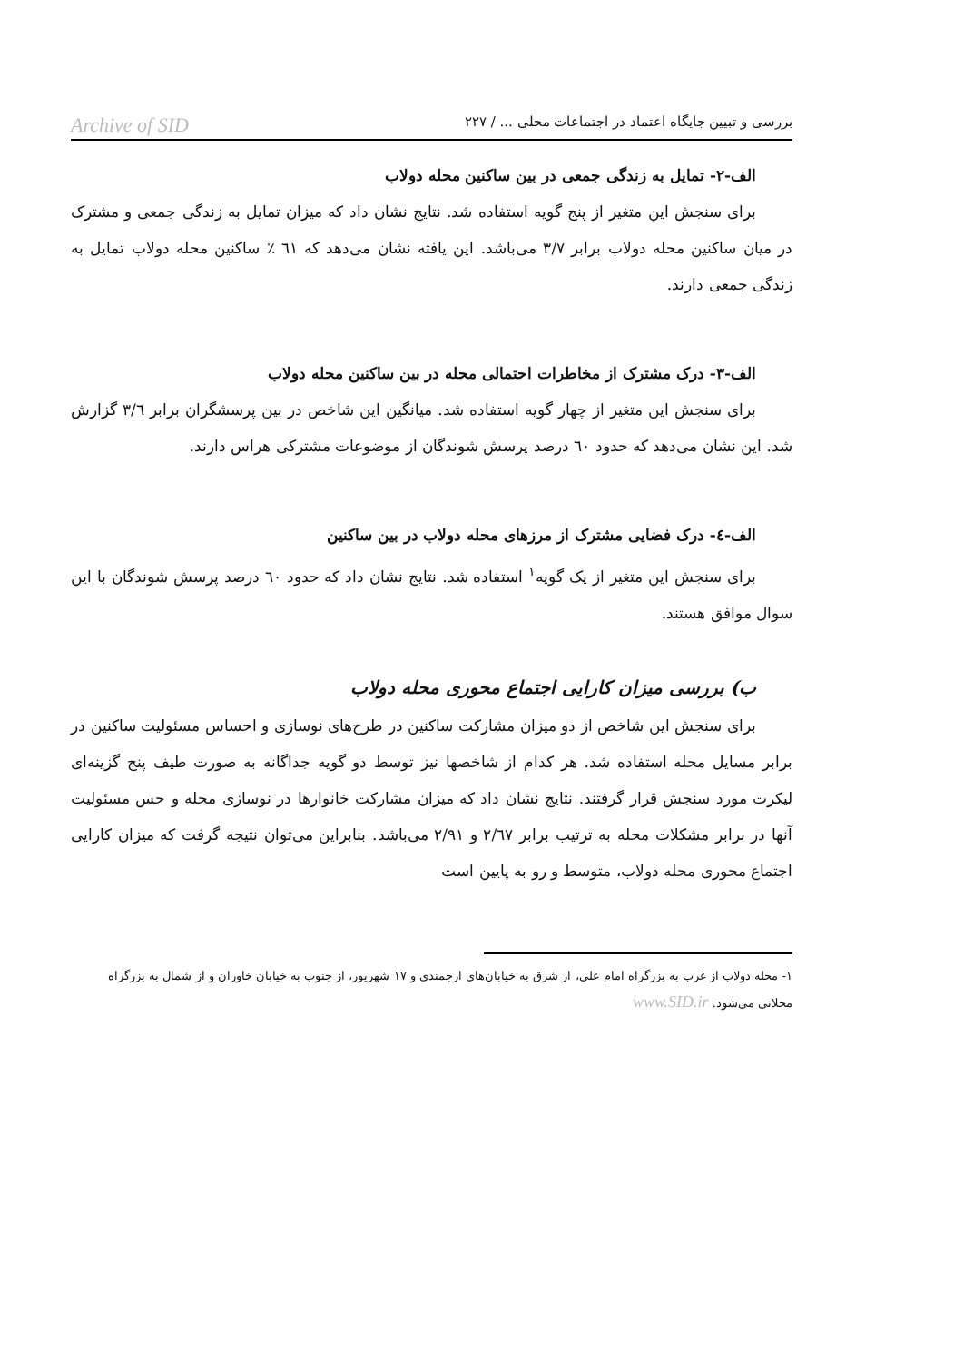بررسی و تبیین جایگاه اعتماد در اجتماعات محلی ... / ۲۲۷ Archive of SID
الف-۲- تمایل به زندگی جمعی در بین ساکنین محله دولاب
برای سنجش این متغیر از پنج گویه استفاده شد. نتایج نشان داد که میزان تمایل به زندگی جمعی و مشترک در میان ساکنین محله دولاب برابر ۳/۷ می‌باشد. این یافته نشان می‌دهد که ٦١ ٪ ساکنین محله دولاب تمایل به زندگی جمعی دارند.
الف-۳- درک مشترک از مخاطرات احتمالی محله در بین ساکنین محله دولاب
برای سنجش این متغیر از چهار گویه استفاده شد. میانگین این شاخص در بین پرسشگران برابر ۳/٦ گزارش شد. این نشان می‌دهد که حدود ٦٠ درصد پرسش شوندگان از موضوعات مشترکی هراس دارند.
الف-٤- درک فضایی مشترک از مرزهای محله دولاب در بین ساکنین
برای سنجش این متغیر از یک گویه<sup>۱</sup> استفاده شد. نتایج نشان داد که حدود ٦٠ درصد پرسش شوندگان با این سوال موافق هستند.
ب) بررسی میزان کارایی اجتماع محوری محله دولاب
برای سنجش این شاخص از دو میزان مشارکت ساکنین در طرح‌های نوسازی و احساس مسئولیت ساکنین در برابر مسایل محله استفاده شد. هر کدام از شاخصها نیز توسط دو گویه جداگانه به صورت طیف پنج گزینه‌ای لیکرت مورد سنجش قرار گرفتند. نتایج نشان داد که میزان مشارکت خانوارها در نوسازی محله و حس مسئولیت آنها در برابر مشکلات محله به ترتیب برابر ۲/٦۷ و ۲/۹۱ می‌باشد. بنابراین می‌توان نتیجه گرفت که میزان کارایی اجتماع محوری محله دولاب، متوسط و رو به پایین است
۱- محله دولاب از غرب به بزرگراه امام علی، از شرق به خیابان‌های ارجمندی و ۱۷ شهریور، از جنوب به خیابان خاوران و از شمال به بزرگراه محلاتی می‌شود. www.SID.ir